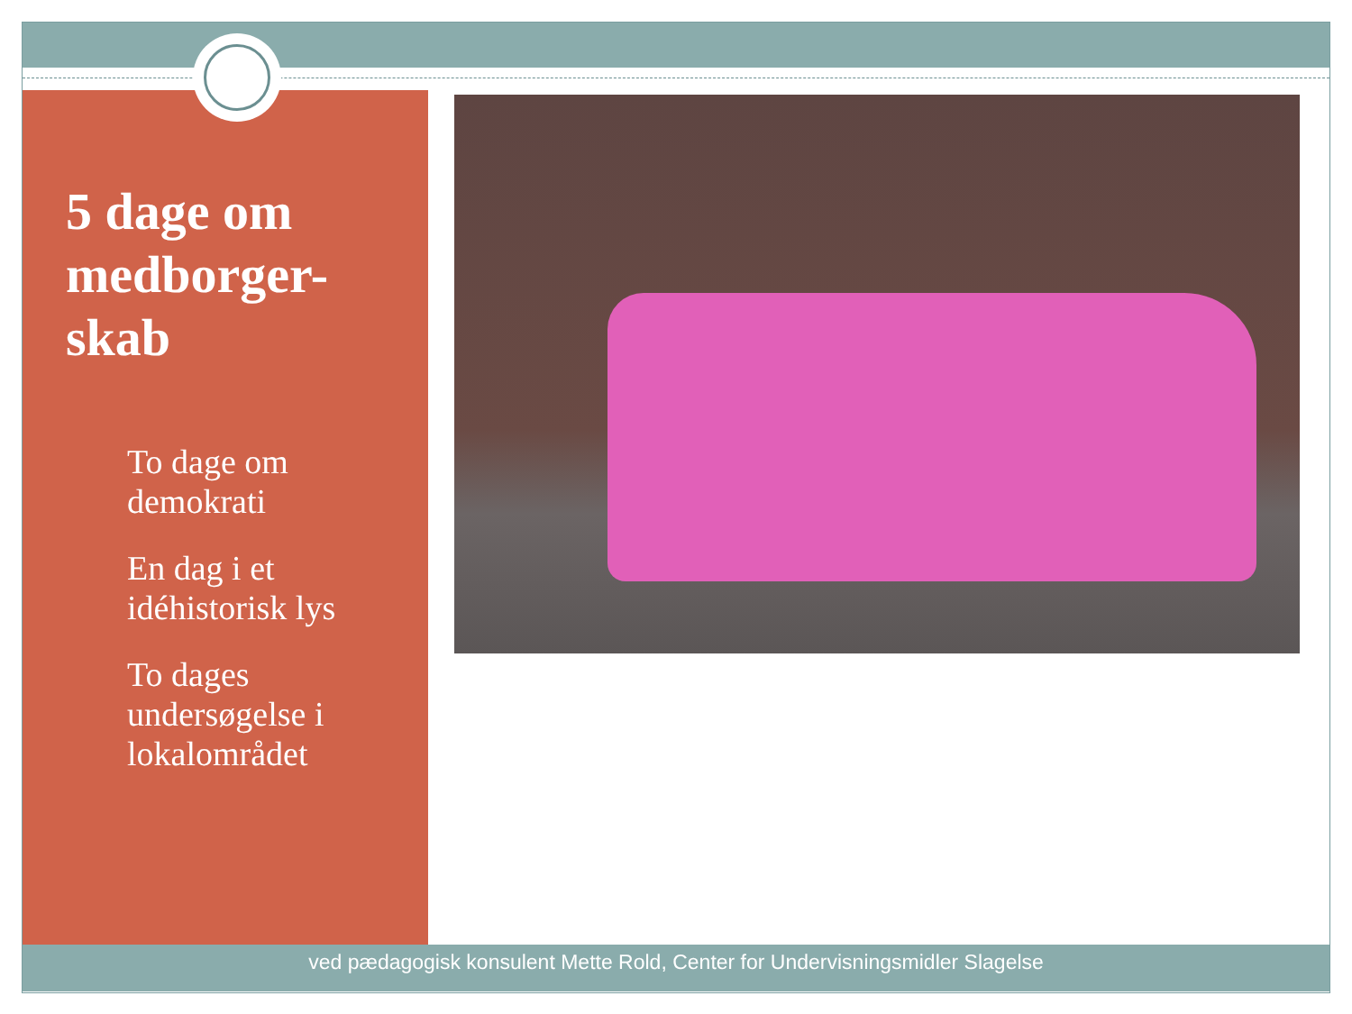5 dage om medborger-skab
To dage om demokrati
En dag i et idéhistorisk lys
To dages undersøgelse i lokalområdet
ved pædagogisk konsulent Mette Rold, Center for Undervisningsmidler Slagelse